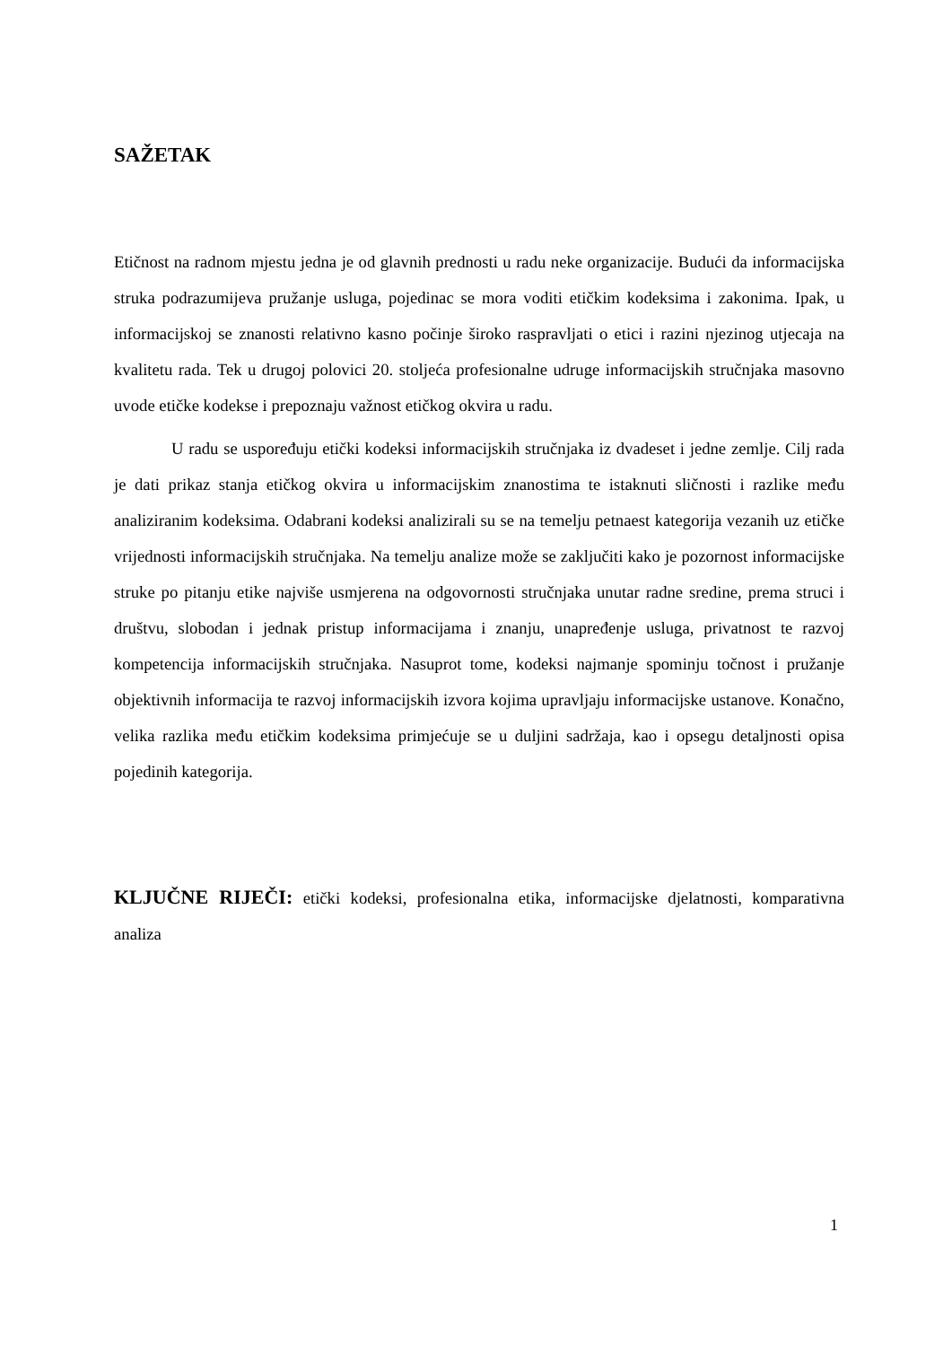SAŽETAK
Etičnost na radnom mjestu jedna je od glavnih prednosti u radu neke organizacije. Budući da informacijska struka podrazumijeva pružanje usluga, pojedinac se mora voditi etičkim kodeksima i zakonima. Ipak, u informacijskoj se znanosti relativno kasno počinje široko raspravljati o etici i razini njezinog utjecaja na kvalitetu rada. Tek u drugoj polovici 20. stoljeća profesionalne udruge informacijskih stručnjaka masovno uvode etičke kodekse i prepoznaju važnost etičkog okvira u radu.
U radu se uspoređuju etički kodeksi informacijskih stručnjaka iz dvadeset i jedne zemlje. Cilj rada je dati prikaz stanja etičkog okvira u informacijskim znanostima te istaknuti sličnosti i razlike među analiziranim kodeksima. Odabrani kodeksi analizirali su se na temelju petnaest kategorija vezanih uz etičke vrijednosti informacijskih stručnjaka. Na temelju analize može se zaključiti kako je pozornost informacijske struke po pitanju etike najviše usmjerena na odgovornosti stručnjaka unutar radne sredine, prema struci i društvu, slobodan i jednak pristup informacijama i znanju, unapređenje usluga, privatnost te razvoj kompetencija informacijskih stručnjaka. Nasuprot tome, kodeksi najmanje spominju točnost i pružanje objektivnih informacija te razvoj informacijskih izvora kojima upravljaju informacijske ustanove. Konačno, velika razlika među etičkim kodeksima primjećuje se u duljini sadržaja, kao i opsegu detaljnosti opisa pojedinih kategorija.
KLJUČNE RIJEČI: etički kodeksi, profesionalna etika, informacijske djelatnosti, komparativna analiza
1